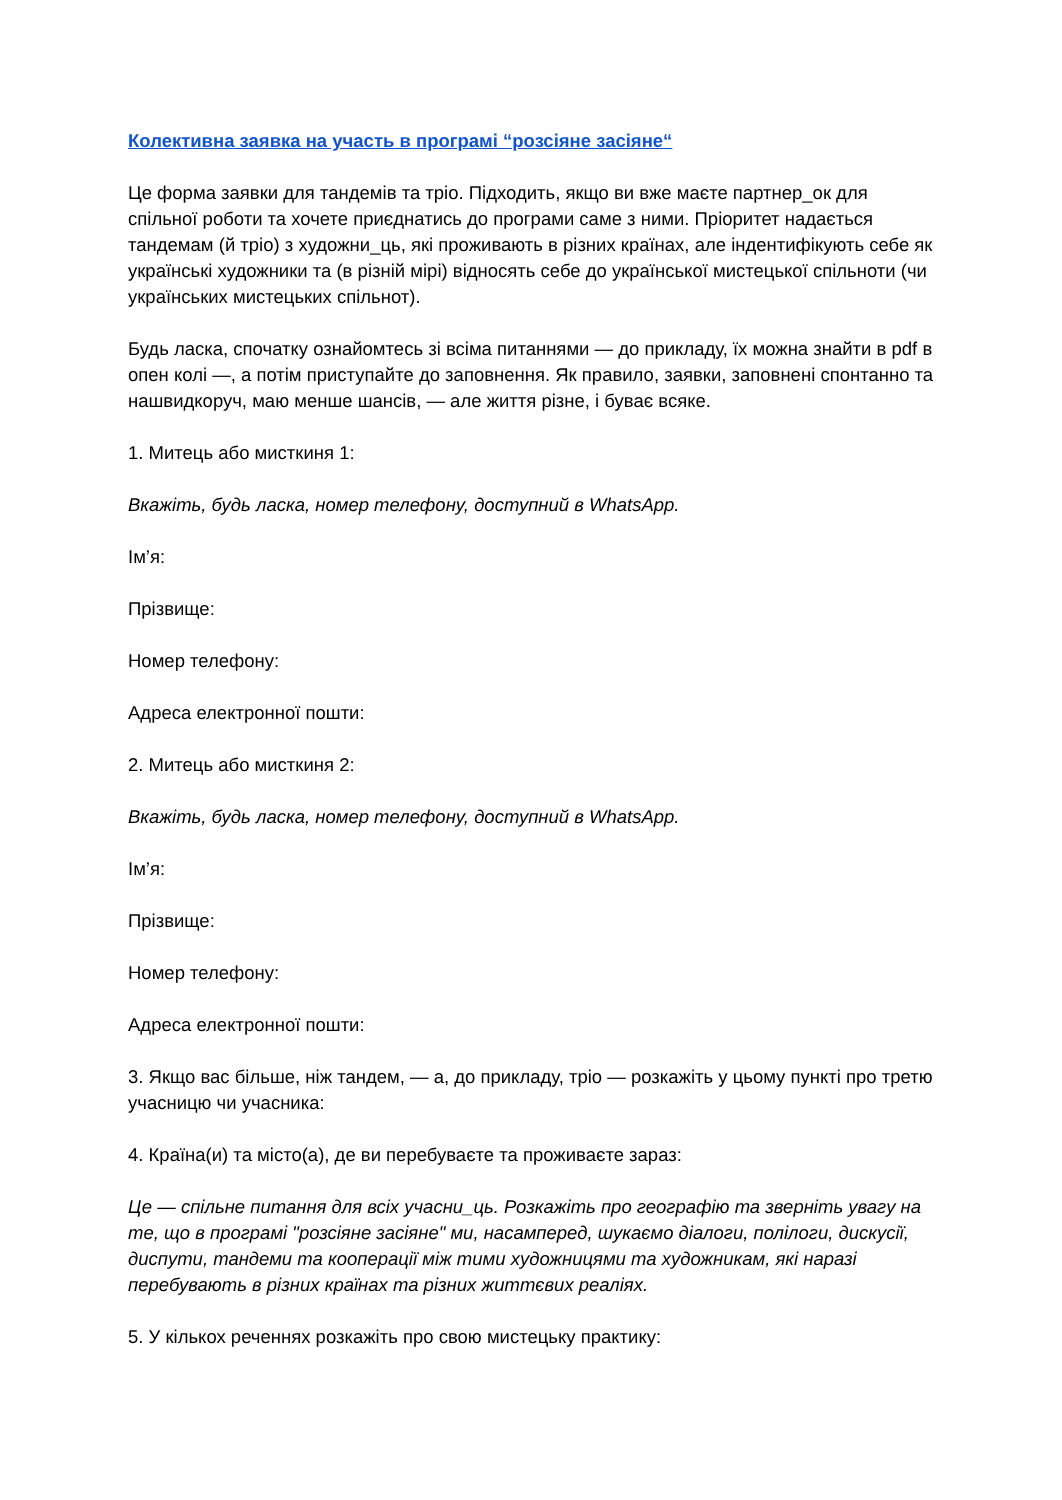Колективна заявка на участь в програмі “розсіяне засіяне“
Це форма заявки для тандемів та тріо. Підходить, якщо ви вже маєте партнер_ок для спільної роботи та хочете приєднатись до програми саме з ними. Пріоритет надається тандемам (й тріо) з художни_ць, які проживають в різних країнах, але індентифікують себе як українські художники та (в різній мірі) відносять себе до української мистецької спільноти (чи українських мистецьких спільнот).
Будь ласка, спочатку ознайомтесь зі всіма питаннями — до прикладу, їх можна знайти в pdf в опен колі —, а потім приступайте до заповнення. Як правило, заявки, заповнені спонтанно та нашвидкоруч, маю менше шансів, — але життя різне, і буває всяке.
1. Митець або мисткиня 1:
Вкажіть, будь ласка, номер телефону, доступний в WhatsApp.
Ім’я:
Прізвище:
Номер телефону:
Адреса електронної пошти:
2. Митець або мисткиня 2:
Вкажіть, будь ласка, номер телефону, доступний в WhatsApp.
Ім’я:
Прізвище:
Номер телефону:
Адреса електронної пошти:
3. Якщо вас більше, ніж тандем, — а, до прикладу, тріо — розкажіть у цьому пункті про третю учасницю чи учасника:
4. Країна(и) та місто(а), де ви перебуваєте та проживаєте зараз:
Це — спільне питання для всіх учасни_ць. Розкажіть про географію та зверніть увагу на те, що в програмі "розсіяне засіяне" ми, насамперед, шукаємо діалоги, полілоги, дискусії, диспути, тандеми та кооперації між тими художницями та художникам, які наразі перебувають в різних країнах та різних життєвих реаліях.
5. У кількох реченнях розкажіть про свою мистецьку практику: